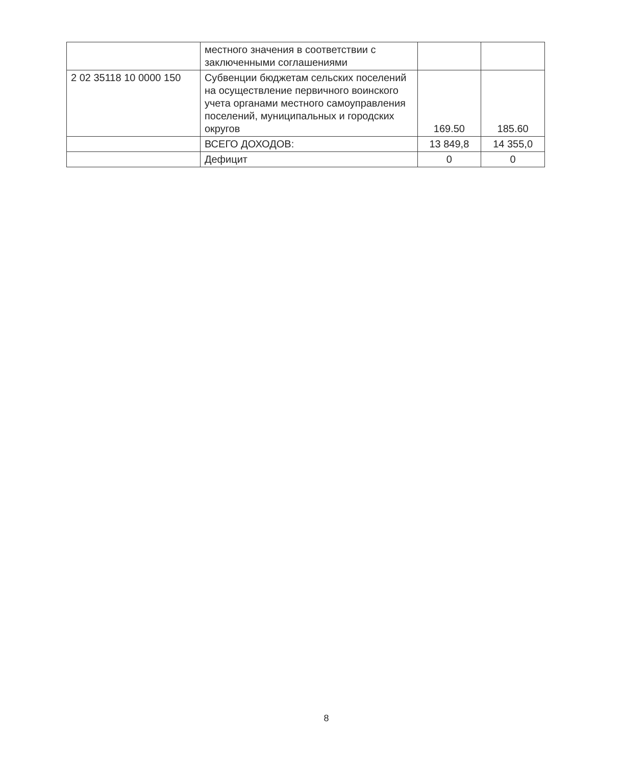| | местного значения в соответствии с заключенными соглашениями | | |
| 2 02 35118 10 0000 150 | Субвенции бюджетам сельских поселений на осуществление первичного воинского учета органами местного самоуправления поселений, муниципальных и городских округов | 169.50 | 185.60 |
| | ВСЕГО ДОХОДОВ: | 13 849,8 | 14 355,0 |
| | Дефицит | 0 | 0 |
8